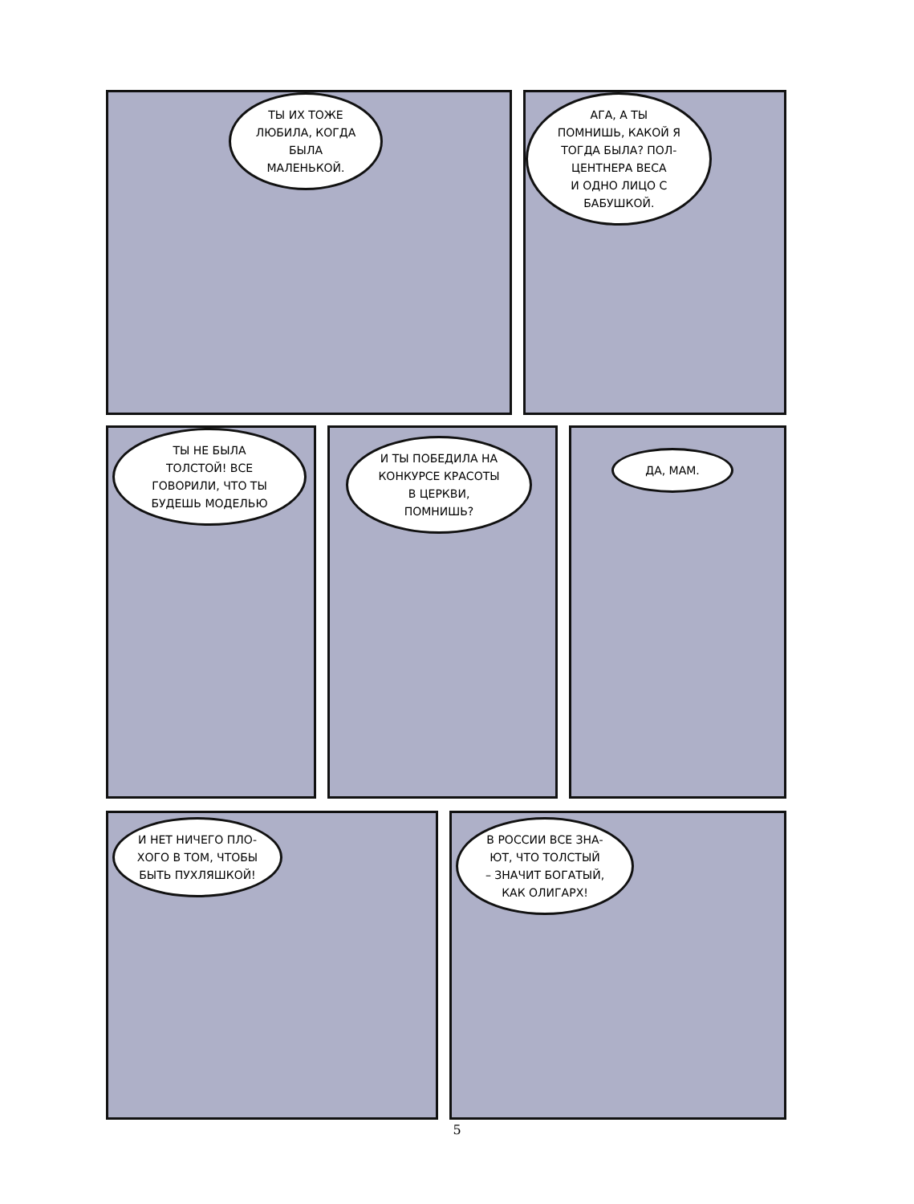ТЫ ИХ ТОЖЕ
ЛЮБИЛА, КОГДА
БЫЛА
МАЛЕНЬКОЙ.
АГА, А ТЫ
ПОМНИШЬ, КАКОЙ Я
ТОГДА БЫЛА? ПОЛ-
ЦЕНТНЕРА ВЕСА
И ОДНО ЛИЦО С
БАБУШКОЙ.
ТЫ НЕ БЫЛА
ТОЛСТОЙ! ВСЕ
ГОВОРИЛИ, ЧТО ТЫ
БУДЕШЬ МОДЕЛЬЮ
И ТЫ ПОБЕДИЛА НА
КОНКУРСЕ КРАСОТЫ
В ЦЕРКВИ,
ПОМНИШЬ?
ДА, МАМ.
И НЕТ НИЧЕГО ПЛО-
ХОГО В ТОМ, ЧТОБЫ
БЫТЬ ПУХЛЯШКОЙ!
В РОССИИ ВСЕ ЗНА-
ЮТ, ЧТО ТОЛСТЫЙ
– ЗНАЧИТ БОГАТЫЙ,
КАК ОЛИГАРХ!
5